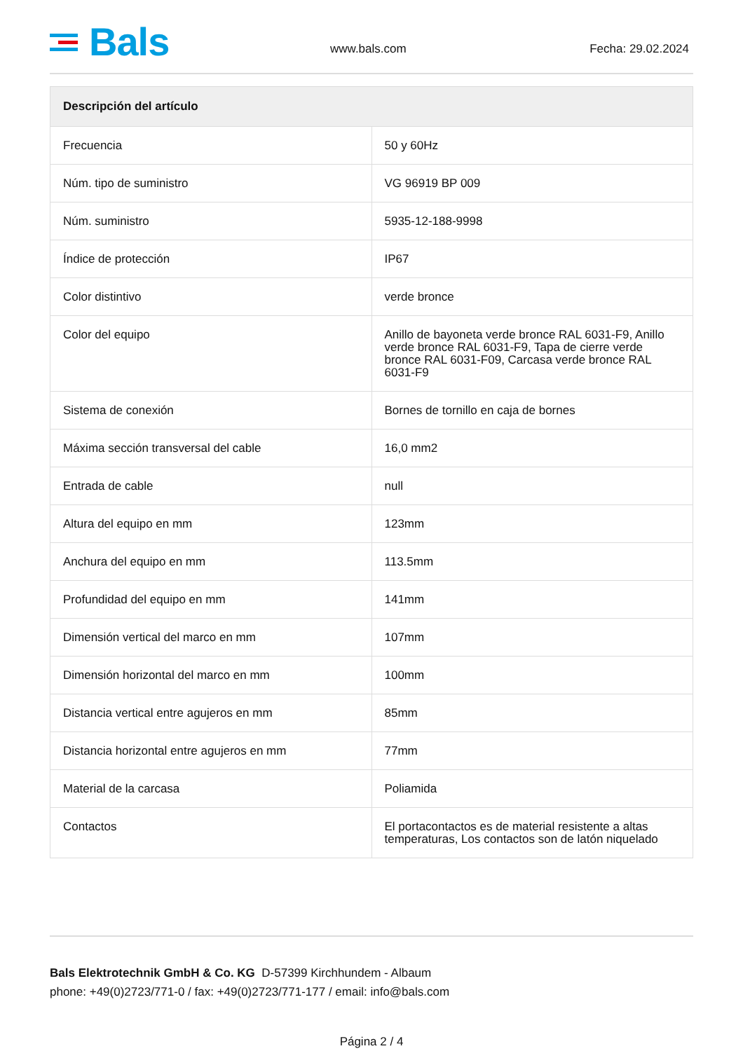Bals
www.bals.com
Fecha: 29.02.2024
| Descripción del artículo | |
| --- | --- |
| Frecuencia | 50 y 60Hz |
| Núm. tipo de suministro | VG 96919 BP 009 |
| Núm. suministro | 5935-12-188-9998 |
| Índice de protección | IP67 |
| Color distintivo | verde bronce |
| Color del equipo | Anillo de bayoneta verde bronce RAL 6031-F9, Anillo verde bronce RAL 6031-F9, Tapa de cierre verde bronce RAL 6031-F09, Carcasa verde bronce RAL 6031-F9 |
| Sistema de conexión | Bornes de tornillo en caja de bornes |
| Máxima sección transversal del cable | 16,0 mm2 |
| Entrada de cable | null |
| Altura del equipo en mm | 123mm |
| Anchura del equipo en mm | 113.5mm |
| Profundidad del equipo en mm | 141mm |
| Dimensión vertical del marco en mm | 107mm |
| Dimensión horizontal del marco en mm | 100mm |
| Distancia vertical entre agujeros en mm | 85mm |
| Distancia horizontal entre agujeros en mm | 77mm |
| Material de la carcasa | Poliamida |
| Contactos | El portacontactos es de material resistente a altas temperaturas, Los contactos son de latón niquelado |
Bals Elektrotechnik GmbH & Co. KG D-57399 Kirchhundem - Albaum
phone: +49(0)2723/771-0 / fax: +49(0)2723/771-177 / email: info@bals.com
Página 2 / 4